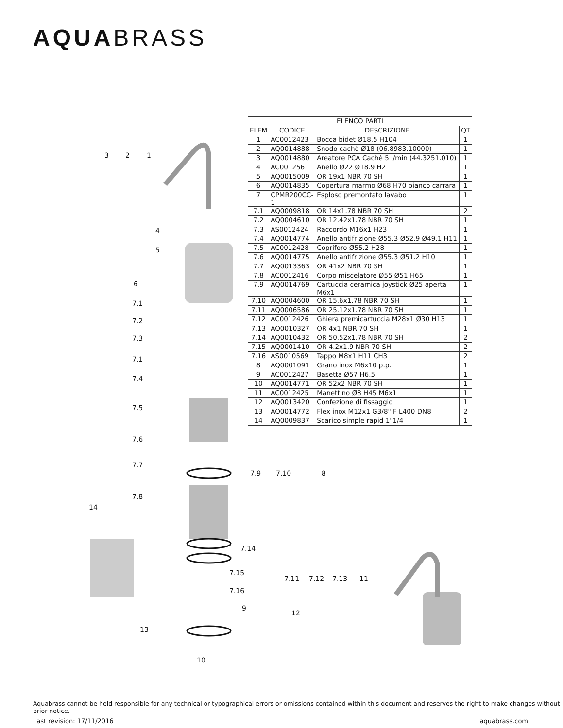AQUABRASS
| ELENCO PARTI | | | |
| --- | --- | --- | --- |
| ELEM | CODICE | DESCRIZIONE | QT |
| 1 | AC0012423 | Bocca bidet Ø18.5 H104 | 1 |
| 2 | AQ0014888 | Snodo cachè Ø18 (06.8983.10000) | 1 |
| 3 | AQ0014880 | Areatore PCA Cachè 5 l/min (44.3251.010) | 1 |
| 4 | AC0012561 | Anello Ø22 Ø18.9 H2 | 1 |
| 5 | AQ0015009 | OR 19x1 NBR 70 SH | 1 |
| 6 | AQ0014835 | Copertura marmo Ø68 H70 bianco carrara | 1 |
| 7 | CPMR200CC- 1 | Esploso premontato lavabo | 1 |
| 7.1 | AQ0009818 | OR 14x1.78 NBR 70 SH | 2 |
| 7.2 | AQ0004610 | OR 12.42x1.78 NBR 70 SH | 1 |
| 7.3 | AS0012424 | Raccordo M16x1 H23 | 1 |
| 7.4 | AQ0014774 | Anello antifrizione Ø55.3 Ø52.9 Ø49.1 H11 | 1 |
| 7.5 | AC0012428 | Copriforo Ø55.2 H28 | 1 |
| 7.6 | AQ0014775 | Anello antifrizione Ø55.3 Ø51.2 H10 | 1 |
| 7.7 | AQ0013363 | OR 41x2 NBR 70 SH | 1 |
| 7.8 | AC0012416 | Corpo miscelatore Ø55 Ø51 H65 | 1 |
| 7.9 | AQ0014769 | Cartuccia ceramica joystick Ø25 aperta M6x1 | 1 |
| 7.10 | AQ0004600 | OR 15.6x1.78 NBR 70 SH | 1 |
| 7.11 | AQ0006586 | OR 25.12x1.78 NBR 70 SH | 1 |
| 7.12 | AC0012426 | Ghiera premicartuccia M28x1 Ø30 H13 | 1 |
| 7.13 | AQ0010327 | OR 4x1 NBR 70 SH | 1 |
| 7.14 | AQ0010432 | OR 50.52x1.78 NBR 70 SH | 2 |
| 7.15 | AQ0001410 | OR 4.2x1.9 NBR 70 SH | 2 |
| 7.16 | AS0010569 | Tappo M8x1 H11 CH3 | 2 |
| 8 | AQ0001091 | Grano inox M6x10 p.p. | 1 |
| 9 | AC0012427 | Basetta Ø57 H6.5 | 1 |
| 10 | AQ0014771 | OR 52x2 NBR 70 SH | 1 |
| 11 | AC0012425 | Manettino Ø8 H45 M6x1 | 1 |
| 12 | AQ0013420 | Confezione di fissaggio | 1 |
| 13 | AQ0014772 | Flex inox M12x1 G3/8" F L400 DN8 | 2 |
| 14 | AQ0009837 | Scarico simple rapid 1"1/4 | 1 |
3
2
1
4
5
6
7.1
7.2
7.3
7.1
7.4
7.5
7.6
7.7
7.8
14
7.9
7.10
8
7.14
7.15
7.16
9
12
13
10
7.11
7.12
7.13
11
Aquabrass cannot be held responsible for any technical or typographical errors or omissions contained within this document and reserves the right to make changes without prior notice.
Last revision: 17/11/2016 aquabrass.com